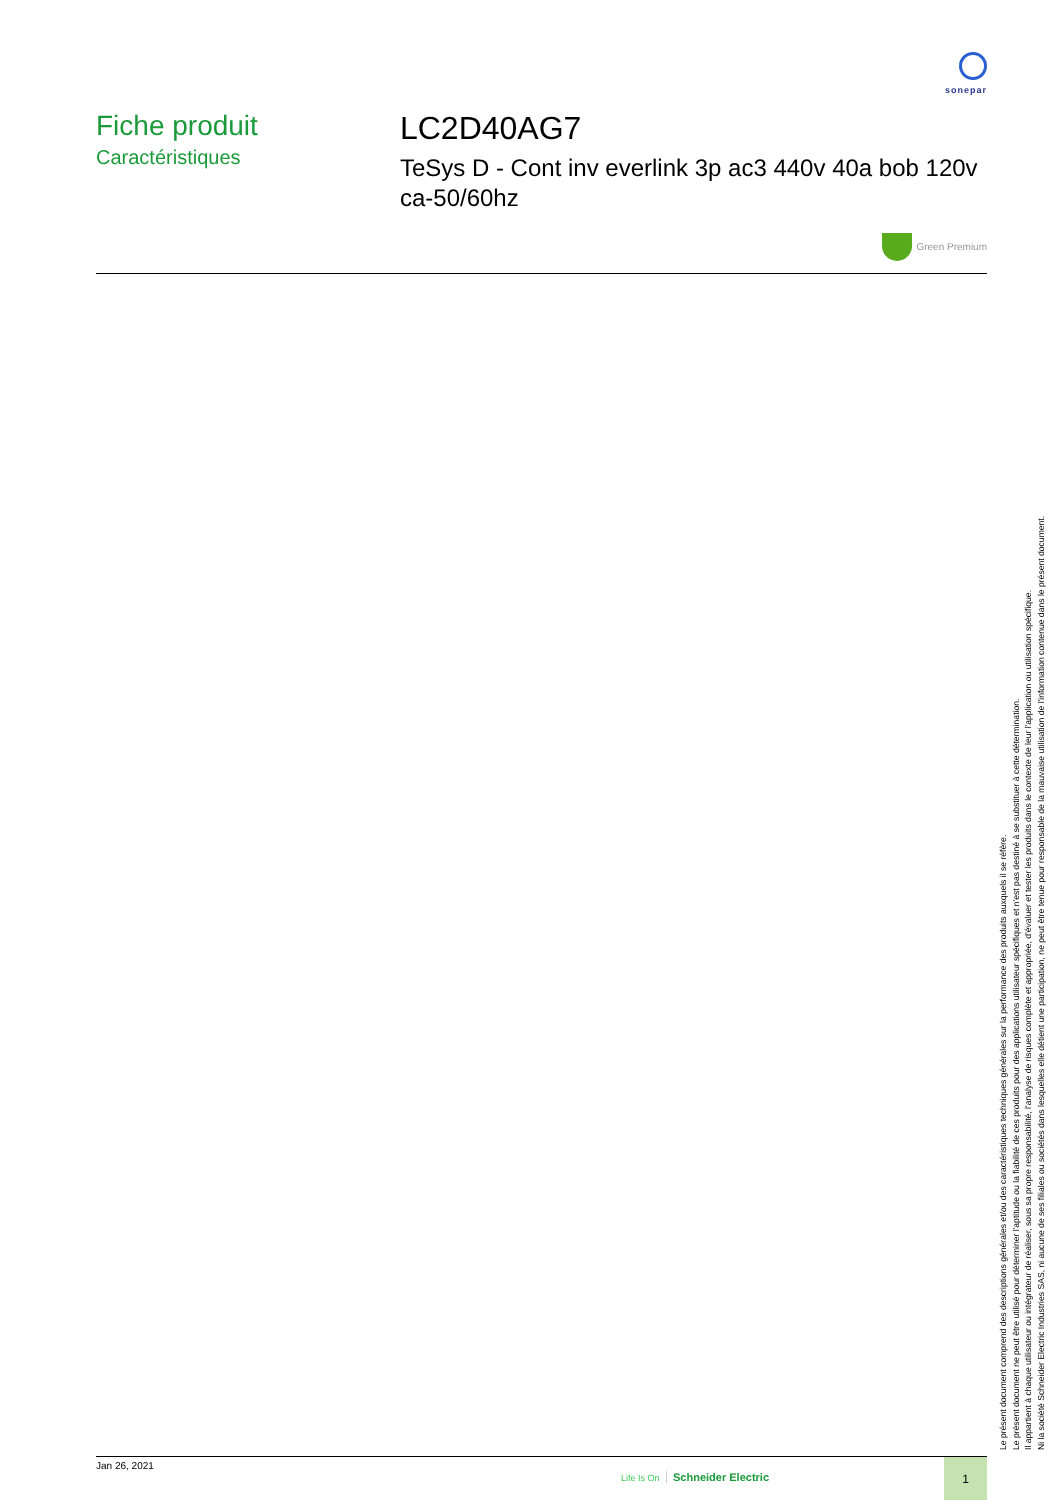sonepar
Fiche produit
Caractéristiques
LC2D40AG7
TeSys D - Cont inv everlink 3p ac3 440v 40a bob 120v ca-50/60hz
Green Premium
Le présent document comprend des descriptions générales et/ou des caractéristiques techniques générales sur la performance des produits auxquels il se réfère.
Le présent document ne peut être utilisé pour déterminer l'aptitude ou la fiabilité de ces produits pour des applications utilisateur spécifiques et n'est pas destiné à se substituer à cette détermination.
Il appartient à chaque utilisateur ou intégrateur de réaliser, sous sa propre responsabilité, l'analyse de risques complète et appropriée, d'évaluer et tester les produits dans le contexte de leur l'application ou utilisation spécifique.
Ni la société Schneider Electric Industries SAS, ni aucune de ses filiales ou sociétés dans lesquelles elle détient une participation, ne peut être tenue pour responsable de la mauvaise utilisation de l'information contenue dans le présent document.
Jan 26, 2021
Life Is On Schneider Electric
1